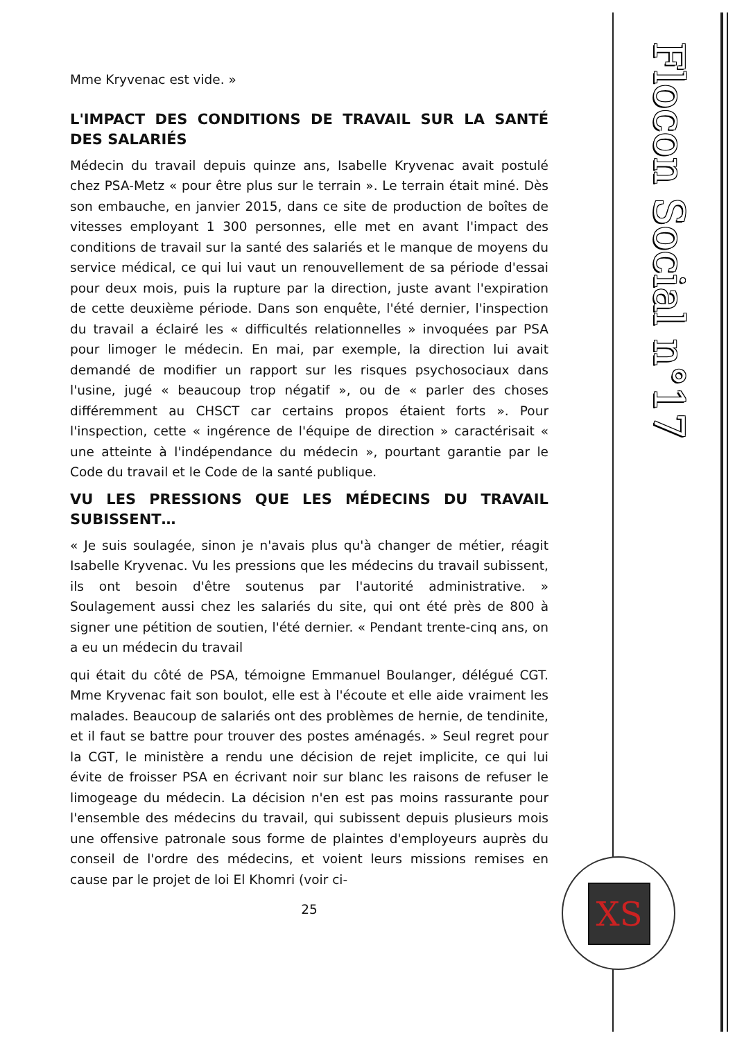Mme Kryvenac est vide. »
L'IMPACT DES CONDITIONS DE TRAVAIL SUR LA SANTÉ DES SALARIÉS
Médecin du travail depuis quinze ans, Isabelle Kryvenac avait postulé chez PSA-Metz « pour être plus sur le terrain ». Le terrain était miné. Dès son embauche, en janvier 2015, dans ce site de production de boîtes de vitesses employant 1 300 personnes, elle met en avant l'impact des conditions de travail sur la santé des salariés et le manque de moyens du service médical, ce qui lui vaut un renouvellement de sa période d'essai pour deux mois, puis la rupture par la direction, juste avant l'expiration de cette deuxième période. Dans son enquête, l'été dernier, l'inspection du travail a éclairé les « difficultés relationnelles » invoquées par PSA pour limoger le médecin. En mai, par exemple, la direction lui avait demandé de modifier un rapport sur les risques psychosociaux dans l'usine, jugé « beaucoup trop négatif », ou de « parler des choses différemment au CHSCT car certains propos étaient forts ». Pour l'inspection, cette « ingérence de l'équipe de direction » caractérisait « une atteinte à l'indépendance du médecin », pourtant garantie par le Code du travail et le Code de la santé publique.
VU LES PRESSIONS QUE LES MÉDECINS DU TRAVAIL SUBISSENT…
« Je suis soulagée, sinon je n'avais plus qu'à changer de métier, réagit Isabelle Kryvenac. Vu les pressions que les médecins du travail subissent, ils ont besoin d'être soutenus par l'autorité administrative. » Soulagement aussi chez les salariés du site, qui ont été près de 800 à signer une pétition de soutien, l'été dernier. « Pendant trente-cinq ans, on a eu un médecin du travail
qui était du côté de PSA, témoigne Emmanuel Boulanger, délégué CGT. Mme Kryvenac fait son boulot, elle est à l'écoute et elle aide vraiment les malades. Beaucoup de salariés ont des problèmes de hernie, de tendinite, et il faut se battre pour trouver des postes aménagés. » Seul regret pour la CGT, le ministère a rendu une décision de rejet implicite, ce qui lui évite de froisser PSA en écrivant noir sur blanc les raisons de refuser le limogeage du médecin. La décision n'en est pas moins rassurante pour l'ensemble des médecins du travail, qui subissent depuis plusieurs mois une offensive patronale sous forme de plaintes d'employeurs auprès du conseil de l'ordre des médecins, et voient leurs missions remises en cause par le projet de loi El Khomri (voir ci-
25
Flocon Social n°17
XS